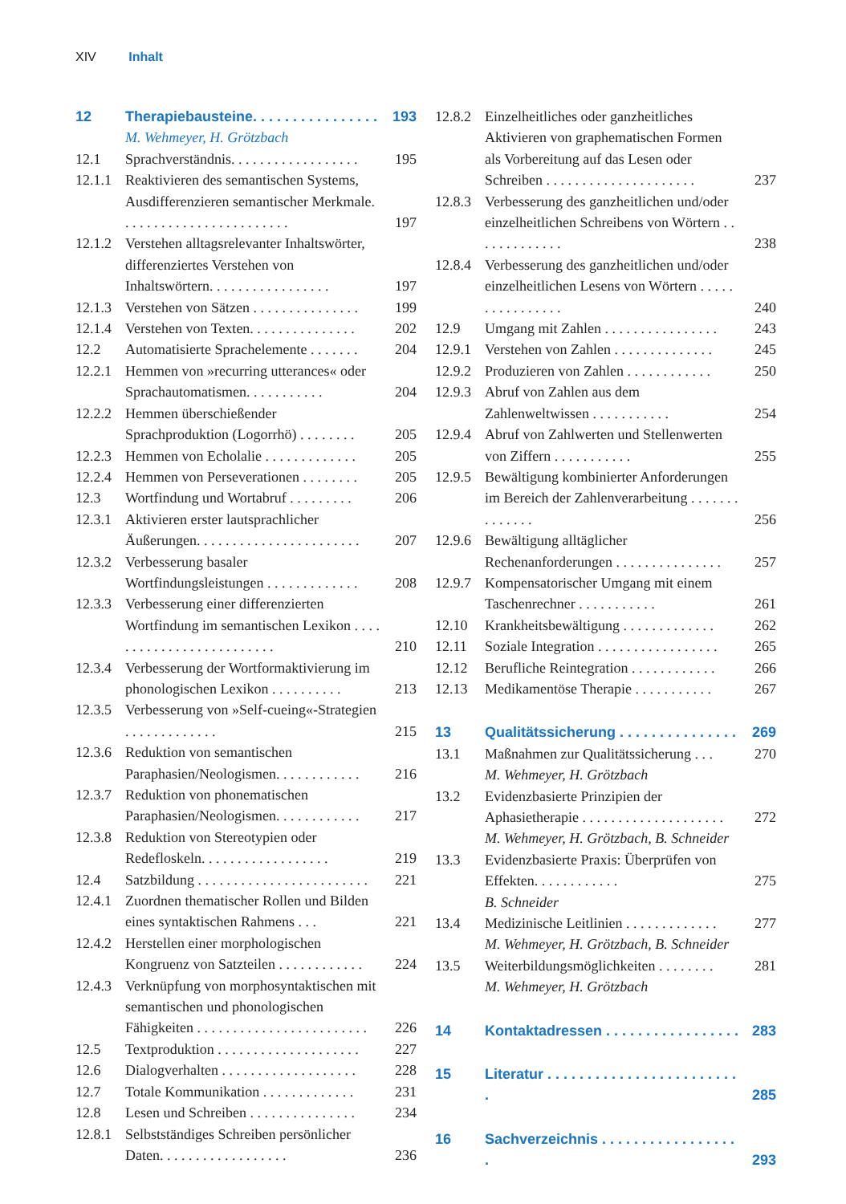XIV Inhalt
12 Therapiebausteine. . . . . . . . . . . . . . . . 193
M. Wehmeyer, H. Grötzbach
12.1 Sprachverständnis. . . . . . . . . . . . . . . . . . 195
12.1.1 Reaktivieren des semantischen Systems, Ausdifferenzieren semantischer Merkmale. . . . . . . . . . . . . . . . . . . . . . . . 197
12.1.2 Verstehen alltagsrelevanter Inhaltswörter, differenziertes Verstehen von Inhaltswörtern. . . . . . . . . . . . . . . . . 197
12.1.3 Verstehen von Sätzen . . . . . . . . . . . . . . . 199
12.1.4 Verstehen von Texten. . . . . . . . . . . . . . . 202
12.2 Automatisierte Sprachelemente . . . . . . . 204
12.2.1 Hemmen von »recurring utterances« oder Sprachautomatismen. . . . . . . . . . . 204
12.2.2 Hemmen überschießender Sprachproduktion (Logorrhö) . . . . . . . . 205
12.2.3 Hemmen von Echolalie . . . . . . . . . . . . . 205
12.2.4 Hemmen von Perseverationen . . . . . . . . 205
12.3 Wortfindung und Wortabruf . . . . . . . . . 206
12.3.1 Aktivieren erster lautsprachlicher Äußerungen. . . . . . . . . . . . . . . . . . . . . . . 207
12.3.2 Verbesserung basaler Wortfindungsleistungen . . . . . . . . . . . . . 208
12.3.3 Verbesserung einer differenzierten Wortfindung im semantischen Lexikon . . . . . . . . . . . . . . . . . . . . . . . . . 210
12.3.4 Verbesserung der Wortformaktivierung im phonologischen Lexikon . . . . . . . . . . 213
12.3.5 Verbesserung von »Self-cueing«-Strategien . . . . . . . . . . . . . 215
12.3.6 Reduktion von semantischen Paraphasien/Neologismen. . . . . . . . . . . . 216
12.3.7 Reduktion von phonematischen Paraphasien/Neologismen. . . . . . . . . . . . 217
12.3.8 Reduktion von Stereotypien oder Redefloskeln. . . . . . . . . . . . . . . . . . 219
12.4 Satzbildung . . . . . . . . . . . . . . . . . . . . . . . . 221
12.4.1 Zuordnen thematischer Rollen und Bilden eines syntaktischen Rahmens . . . 221
12.4.2 Herstellen einer morphologischen Kongruenz von Satzteilen . . . . . . . . . . . . 224
12.4.3 Verknüpfung von morphosyntaktischen mit semantischen und phonologischen Fähigkeiten . . . . . . . . . . . . . . . . . . . . . . . . 226
12.5 Textproduktion . . . . . . . . . . . . . . . . . . . . 227
12.6 Dialogverhalten . . . . . . . . . . . . . . . . . . . 228
12.7 Totale Kommunikation . . . . . . . . . . . . . 231
12.8 Lesen und Schreiben . . . . . . . . . . . . . . . 234
12.8.1 Selbstständiges Schreiben persönlicher Daten. . . . . . . . . . . . . . . . . . 236
12.8.2 Einzelheitliches oder ganzheitliches Aktivieren von graphematischen Formen als Vorbereitung auf das Lesen oder Schreiben . . . . . . . . . . . . . . . . . . . . . 237
12.8.3 Verbesserung des ganzheitlichen und/oder einzelheitlichen Schreibens von Wörtern . . . . . . . . . . . . . 238
12.8.4 Verbesserung des ganzheitlichen und/oder einzelheitlichen Lesens von Wörtern . . . . . . . . . . . . . . . . 240
12.9 Umgang mit Zahlen . . . . . . . . . . . . . . . . 243
12.9.1 Verstehen von Zahlen . . . . . . . . . . . . . . 245
12.9.2 Produzieren von Zahlen . . . . . . . . . . . . 250
12.9.3 Abruf von Zahlen aus dem Zahlenweltwissen . . . . . . . . . . . 254
12.9.4 Abruf von Zahlwerten und Stellenwerten von Ziffern . . . . . . . . . . . 255
12.9.5 Bewältigung kombinierter Anforderungen im Bereich der Zahlenverarbeitung . . . . . . . . . . . . . . 256
12.9.6 Bewältigung alltäglicher Rechenanforderungen . . . . . . . . . . . . . . . 257
12.9.7 Kompensatorischer Umgang mit einem Taschenrechner . . . . . . . . . . . 261
12.10 Krankheitsbewältigung . . . . . . . . . . . . . 262
12.11 Soziale Integration . . . . . . . . . . . . . . . . . 265
12.12 Berufliche Reintegration . . . . . . . . . . . . 266
12.13 Medikamentöse Therapie . . . . . . . . . . . 267
13 Qualitätssicherung . . . . . . . . . . . . . . . 269
13.1 Maßnahmen zur Qualitätssicherung . . . 270
M. Wehmeyer, H. Grötzbach
13.2 Evidenzbasierte Prinzipien der Aphasietherapie . . . . . . . . . . . . . . . . . . . . 272
M. Wehmeyer, H. Grötzbach, B. Schneider
13.3 Evidenzbasierte Praxis: Überprüfen von Effekten. . . . . . . . . . . . 275
B. Schneider
13.4 Medizinische Leitlinien . . . . . . . . . . . . . 277
M. Wehmeyer, H. Grötzbach, B. Schneider
13.5 Weiterbildungsmöglichkeiten . . . . . . . . 281
M. Wehmeyer, H. Grötzbach
14 Kontaktadressen . . . . . . . . . . . . . . . . . 283
15 Literatur . . . . . . . . . . . . . . . . . . . . . . . . . 285
16 Sachverzeichnis . . . . . . . . . . . . . . . . . . 293